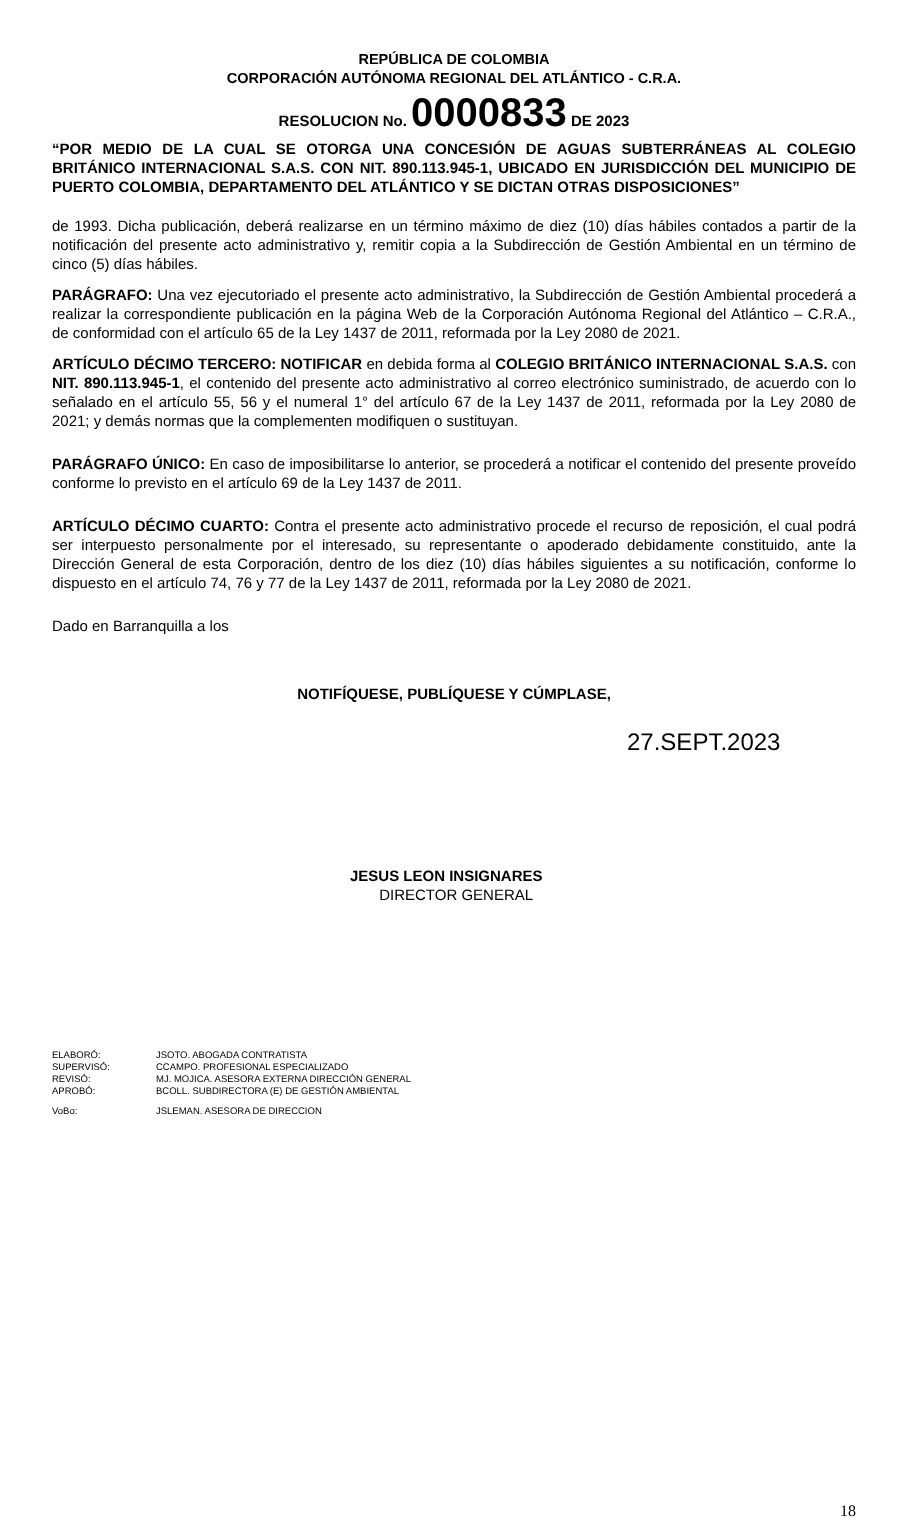REPÚBLICA DE COLOMBIA
CORPORACIÓN AUTÓNOMA REGIONAL DEL ATLÁNTICO - C.R.A.
RESOLUCION No. 0000833 DE 2023
“POR MEDIO DE LA CUAL SE OTORGA UNA CONCESIÓN DE AGUAS SUBTERRÁNEAS AL COLEGIO BRITÁNICO INTERNACIONAL S.A.S. CON NIT. 890.113.945-1, UBICADO EN JURISDICCIÓN DEL MUNICIPIO DE PUERTO COLOMBIA, DEPARTAMENTO DEL ATLÁNTICO Y SE DICTAN OTRAS DISPOSICIONES”
de 1993. Dicha publicación, deberá realizarse en un término máximo de diez (10) días hábiles contados a partir de la notificación del presente acto administrativo y, remitir copia a la Subdirección de Gestión Ambiental en un término de cinco (5) días hábiles.
PARÁGRAFO: Una vez ejecutoriado el presente acto administrativo, la Subdirección de Gestión Ambiental procederá a realizar la correspondiente publicación en la página Web de la Corporación Autónoma Regional del Atlántico – C.R.A., de conformidad con el artículo 65 de la Ley 1437 de 2011, reformada por la Ley 2080 de 2021.
ARTÍCULO DÉCIMO TERCERO: NOTIFICAR en debida forma al COLEGIO BRITÁNICO INTERNACIONAL S.A.S. con NIT. 890.113.945-1, el contenido del presente acto administrativo al correo electrónico suministrado, de acuerdo con lo señalado en el artículo 55, 56 y el numeral 1° del artículo 67 de la Ley 1437 de 2011, reformada por la Ley 2080 de 2021; y demás normas que la complementen modifiquen o sustituyan.
PARÁGRAFO ÚNICO: En caso de imposibilitarse lo anterior, se procederá a notificar el contenido del presente proveído conforme lo previsto en el artículo 69 de la Ley 1437 de 2011.
ARTÍCULO DÉCIMO CUARTO: Contra el presente acto administrativo procede el recurso de reposición, el cual podrá ser interpuesto personalmente por el interesado, su representante o apoderado debidamente constituido, ante la Dirección General de esta Corporación, dentro de los diez (10) días hábiles siguientes a su notificación, conforme lo dispuesto en el artículo 74, 76 y 77 de la Ley 1437 de 2011, reformada por la Ley 2080 de 2021.
Dado en Barranquilla a los
NOTIFÍQUESE, PUBLÍQUESE Y CÚMPLASE,
27.SEPT.2023
JESUS LEON INSIGNARES
DIRECTOR GENERAL
ELABORÓ: JSOTO. ABOGADA CONTRATISTA
SUPERVISÓ: CCAMPO. PROFESIONAL ESPECIALIZADO
REVISÓ: MJ. MOJICA. ASESORA EXTERNA DIRECCIÓN GENERAL
APROBÓ: BCOLL. SUBDIRECTORA (E) DE GESTIÓN AMBIENTAL
VoBo: JSLEMAN. ASESORA DE DIRECCION
18